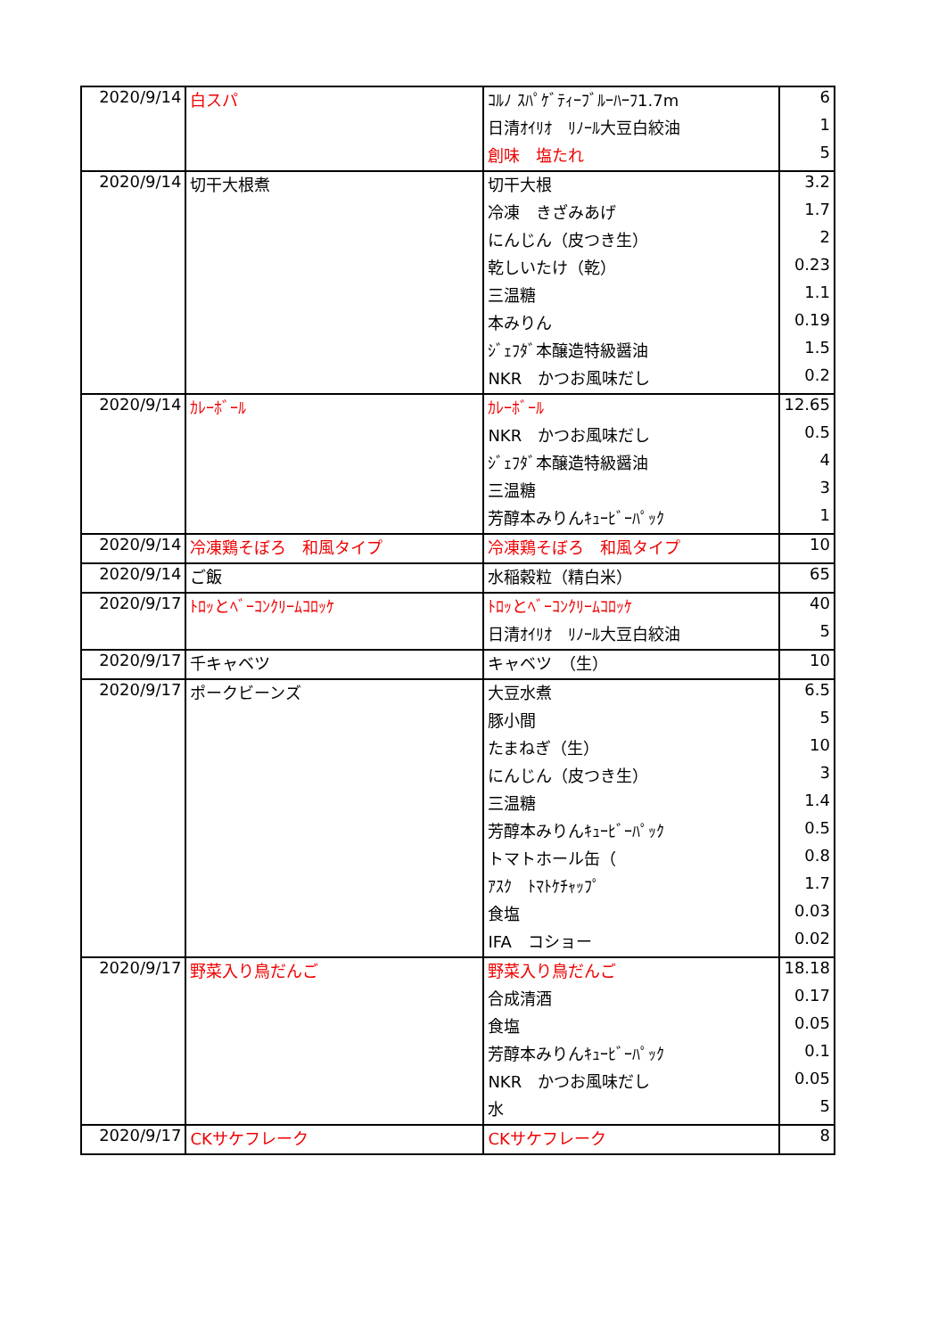| 2020/9/14 | 白スパ | ｺﾙﾉ ｽﾊﾟｹﾞﾃｨｰﾌﾞﾙｰﾊｰﾌ1.7m | 6 |
| | | 日清ｵｲﾘｵ ﾘﾉｰﾙ大豆白絞油 | 1 |
| | | 創味 塩たれ | 5 |
| 2020/9/14 | 切干大根煮 | 切干大根 | 3.2 |
| | | 冷凍 きざみあげ | 1.7 |
| | | にんじん（皮つき生） | 2 |
| | | 乾しいたけ（乾） | 0.23 |
| | | 三温糖 | 1.1 |
| | | 本みりん | 0.19 |
| | | ｼﾞｪﾌﾀﾞ本醸造特級醤油 | 1.5 |
| | | NKR かつお風味だし | 0.2 |
| 2020/9/14 | ｶﾚｰﾎﾞｰﾙ | ｶﾚｰﾎﾞｰﾙ | 12.65 |
| | | NKR かつお風味だし | 0.5 |
| | | ｼﾞｪﾌﾀﾞ本醸造特級醤油 | 4 |
| | | 三温糖 | 3 |
| | | 芳醇本みりんｷｭｰﾋﾞｰﾊﾟｯｸ | 1 |
| 2020/9/14 | 冷凍鶏そぼろ 和風タイプ | 冷凍鶏そぼろ 和風タイプ | 10 |
| 2020/9/14 | ご飯 | 水稲穀粒（精白米） | 65 |
| 2020/9/17 | ﾄﾛｯとﾍﾞｰｺﾝｸﾘｰﾑｺﾛｯｹ | ﾄﾛｯとﾍﾞｰｺﾝｸﾘｰﾑｺﾛｯｹ | 40 |
| | | 日清ｵｲﾘｵ ﾘﾉｰﾙ大豆白絞油 | 5 |
| 2020/9/17 | 千キャベツ | キャベツ （生） | 10 |
| 2020/9/17 | ポークビーンズ | 大豆水煮 | 6.5 |
| | | 豚小間 | 5 |
| | | たまねぎ（生） | 10 |
| | | にんじん（皮つき生） | 3 |
| | | 三温糖 | 1.4 |
| | | 芳醇本みりんｷｭｰﾋﾞｰﾊﾟｯｸ | 0.5 |
| | | トマトホール缶（ | 0.8 |
| | | ｱｽｸ ﾄﾏﾄｹﾁｬｯﾌﾟ | 1.7 |
| | | 食塩 | 0.03 |
| | | IFA コショー | 0.02 |
| 2020/9/17 | 野菜入り鳥だんご | 野菜入り鳥だんご | 18.18 |
| | | 合成清酒 | 0.17 |
| | | 食塩 | 0.05 |
| | | 芳醇本みりんｷｭｰﾋﾞｰﾊﾟｯｸ | 0.1 |
| | | NKR かつお風味だし | 0.05 |
| | | 水 | 5 |
| 2020/9/17 | CKサケフレーク | CKサケフレーク | 8 |